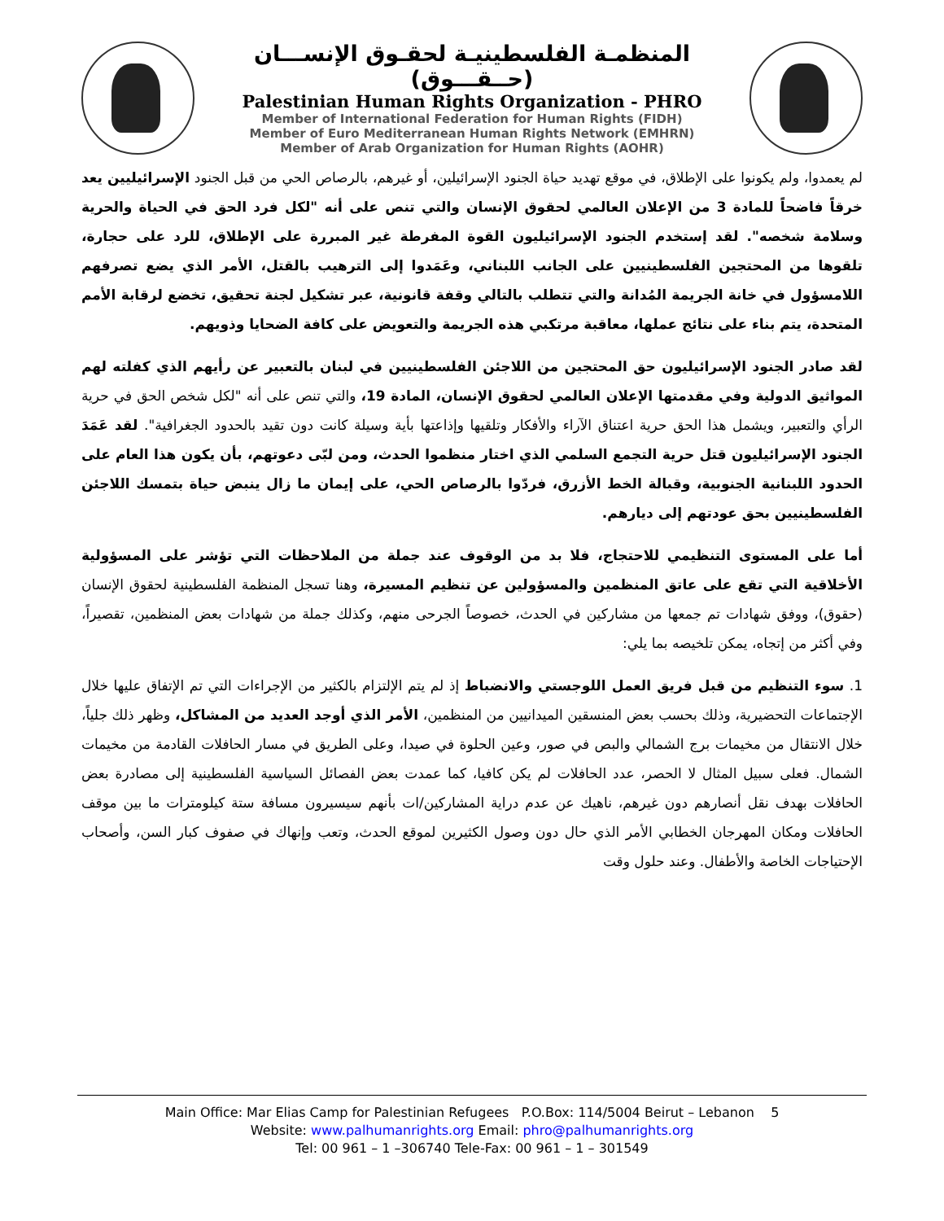المنظمـة الفلسطينيـة لحقـوق الإنســـان (حــقـــوق)
Palestinian Human Rights Organization - PHRO
Member of International Federation for Human Rights (FIDH)
Member of Euro Mediterranean Human Rights Network (EMHRN)
Member of Arab Organization for Human Rights (AOHR)
لم يعمدوا، ولم يكونوا على الإطلاق، في موقع تهديد حياة الجنود الإسرائيلين، أو غيرهم، بالرصاص الحي من قبل الجنود الإسرائيليين يعد خرقاً فاضحاً للمادة 3 من الإعلان العالمي لحقوق الإنسان والتي تنص على أنه "لكل فرد الحق في الحياة والحرية وسلامة شخصه". لقد إستخدم الجنود الإسرائيليون القوة المفرطة غير المبررة على الإطلاق، للرد على حجارة، تلقوها من المحتجين الفلسطينيين على الجانب اللبناني، وعَمَدوا إلى الترهيب بالقتل، الأمر الذي يضع تصرفهم اللامسؤول في خانة الجريمة المُدانة والتي تتطلب بالتالي وقفة قانونية، عبر تشكيل لجنة تحقيق، تخضع لرقابة الأمم المتحدة، يتم بناء على نتائج عملها، معاقبة مرتكبي هذه الجريمة والتعويض على كافة الضحايا وذويهم.
لقد صادر الجنود الإسرائيليون حق المحتجين من اللاجئن الفلسطينيين في لبنان بالتعبير عن رأيهم الذي كفلته لهم المواثيق الدولية وفي مقدمتها الإعلان العالمي لحقوق الإنسان، المادة 19، والتي تنص على أنه "لكل شخص الحق في حرية الرأي والتعبير، ويشمل هذا الحق حرية اعتناق الآراء والأفكار وتلقيها وإذاعتها بأية وسيلة كانت دون تقيد بالحدود الجغرافية". لقد عَمَدَ الجنود الإسرائيليون قتل حرية التجمع السلمي الذي اختار منظموا الحدث، ومن لبّى دعوتهم، بأن يكون هذا العام على الحدود اللبنانية الجنوبية، وقبالة الخط الأزرق، فردّوا بالرصاص الحي، على إيمان ما زال ينبض حياة بتمسك اللاجئن الفلسطينيين بحق عودتهم إلى ديارهم.
أما على المستوى التنظيمي للاحتجاج، فلا بد من الوقوف عند جملة من الملاحظات التي تؤشر على المسؤولية الأخلاقية التي تقع على عاتق المنظمين والمسؤولين عن تنظيم المسيرة، وهنا تسجل المنظمة الفلسطينية لحقوق الإنسان (حقوق)، ووفق شهادات تم جمعها من مشاركين في الحدث، خصوصاً الجرحى منهم، وكذلك جملة من شهادات بعض المنظمين، تقصيراً، وفي أكثر من إتجاه، يمكن تلخيصه بما يلي:
1. سوء التنظيم من قبل فريق العمل اللوجستي والانضباط إذ لم يتم الإلتزام بالكثير من الإجراءات التي تم الإتفاق عليها خلال الإجتماعات التحضيرية، وذلك بحسب بعض المنسقين الميدانيين من المنظمين، الأمر الذي أوجد العديد من المشاكل، وظهر ذلك جلياً، خلال الانتقال من مخيمات برج الشمالي والبص في صور، وعين الحلوة في صيدا، وعلى الطريق في مسار الحافلات القادمة من مخيمات الشمال. فعلى سبيل المثال لا الحصر، عدد الحافلات لم يكن كافيا، كما عمدت بعض الفصائل السياسية الفلسطينية إلى مصادرة بعض الحافلات بهدف نقل أنصارهم دون غيرهم، ناهيك عن عدم دراية المشاركين/ات بأنهم سيسيرون مسافة ستة كيلومترات ما بين موقف الحافلات ومكان المهرجان الخطابي الأمر الذي حال دون وصول الكثيرين لموقع الحدث، وتعب وإنهاك في صفوف كبار السن، وأصحاب الإحتياجات الخاصة والأطفال. وعند حلول وقت
Main Office: Mar Elias Camp for Palestinian Refugees P.O.Box: 114/5004 Beirut – Lebanon 5
Website: www.palhumanrights.org Email: phro@palhumanrights.org
Tel: 00 961 – 1 –306740 Tele-Fax: 00 961 – 1 – 301549